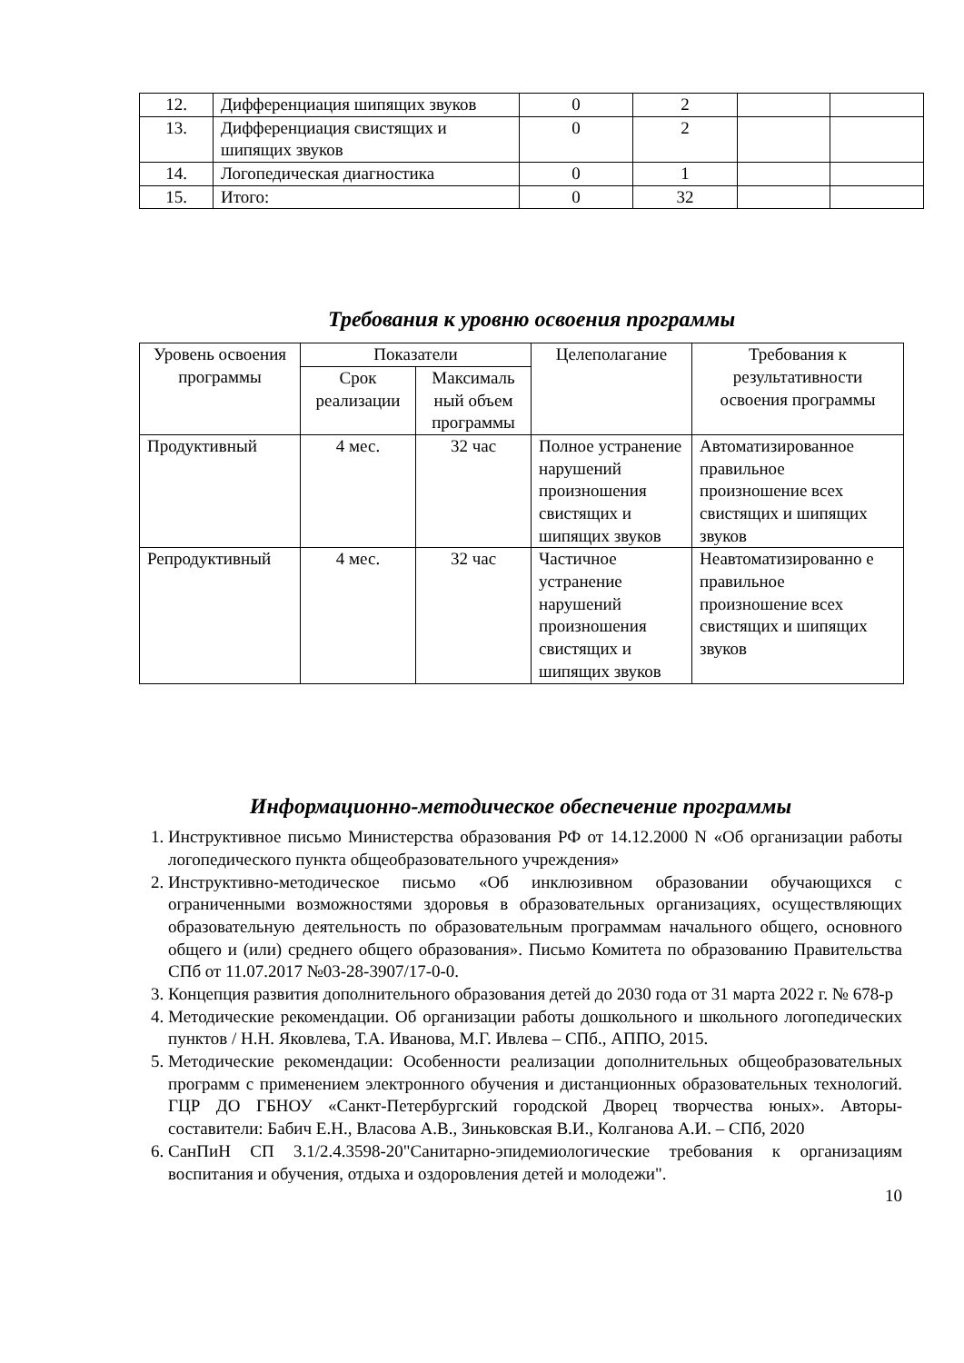| 12. | Дифференциация шипящих звуков | 0 | 2 | | |
| 13. | Дифференциация свистящих и шипящих звуков | 0 | 2 | | |
| 14. | Логопедическая диагностика | 0 | 1 | | |
| 15. | Итого: | 0 | 32 | | |
Требования к уровню освоения программы
| Уровень освоения программы | Показатели | | Целеполагание | Требования к результативности освоения программы |
| --- | --- | --- | --- | --- |
| | Срок реализации | Максималь ный объем программы | | |
| Продуктивный | 4 мес. | 32 час | Полное устранение нарушений произношения свистящих и шипящих звуков | Автоматизированное правильное произношение всех свистящих и шипящих звуков |
| Репродуктивный | 4 мес. | 32 час | Частичное устранение нарушений произношения свистящих и шипящих звуков | Неавтоматизированно е правильное произношение всех свистящих и шипящих звуков |
Информационно-методическое обеспечение программы
1. Инструктивное письмо Министерства образования РФ от 14.12.2000 N «Об организации работы логопедического пункта общеобразовательного учреждения»
2. Инструктивно-методическое письмо «Об инклюзивном образовании обучающихся с ограниченными возможностями здоровья в образовательных организациях, осуществляющих образовательную деятельность по образовательным программам начального общего, основного общего и (или) среднего общего образования». Письмо Комитета по образованию Правительства СПб от 11.07.2017 №03-28-3907/17-0-0.
3. Концепция развития дополнительного образования детей до 2030 года от 31 марта 2022 г. № 678-р
4. Методические рекомендации. Об организации работы дошкольного и школьного логопедических пунктов / Н.Н. Яковлева, Т.А. Иванова, М.Г. Ивлева – СПб., АППО, 2015.
5. Методические рекомендации: Особенности реализации дополнительных общеобразовательных программ с применением электронного обучения и дистанционных образовательных технологий. ГЦР ДО ГБНОУ «Санкт-Петербургский городской Дворец творчества юных». Авторы-составители: Бабич Е.Н., Власова А.В., Зиньковская В.И., Колганова А.И. – СПб, 2020
6. СанПиН СП 3.1/2.4.3598-20"Санитарно-эпидемиологические требования к организациям воспитания и обучения, отдыха и оздоровления детей и молодежи".
10